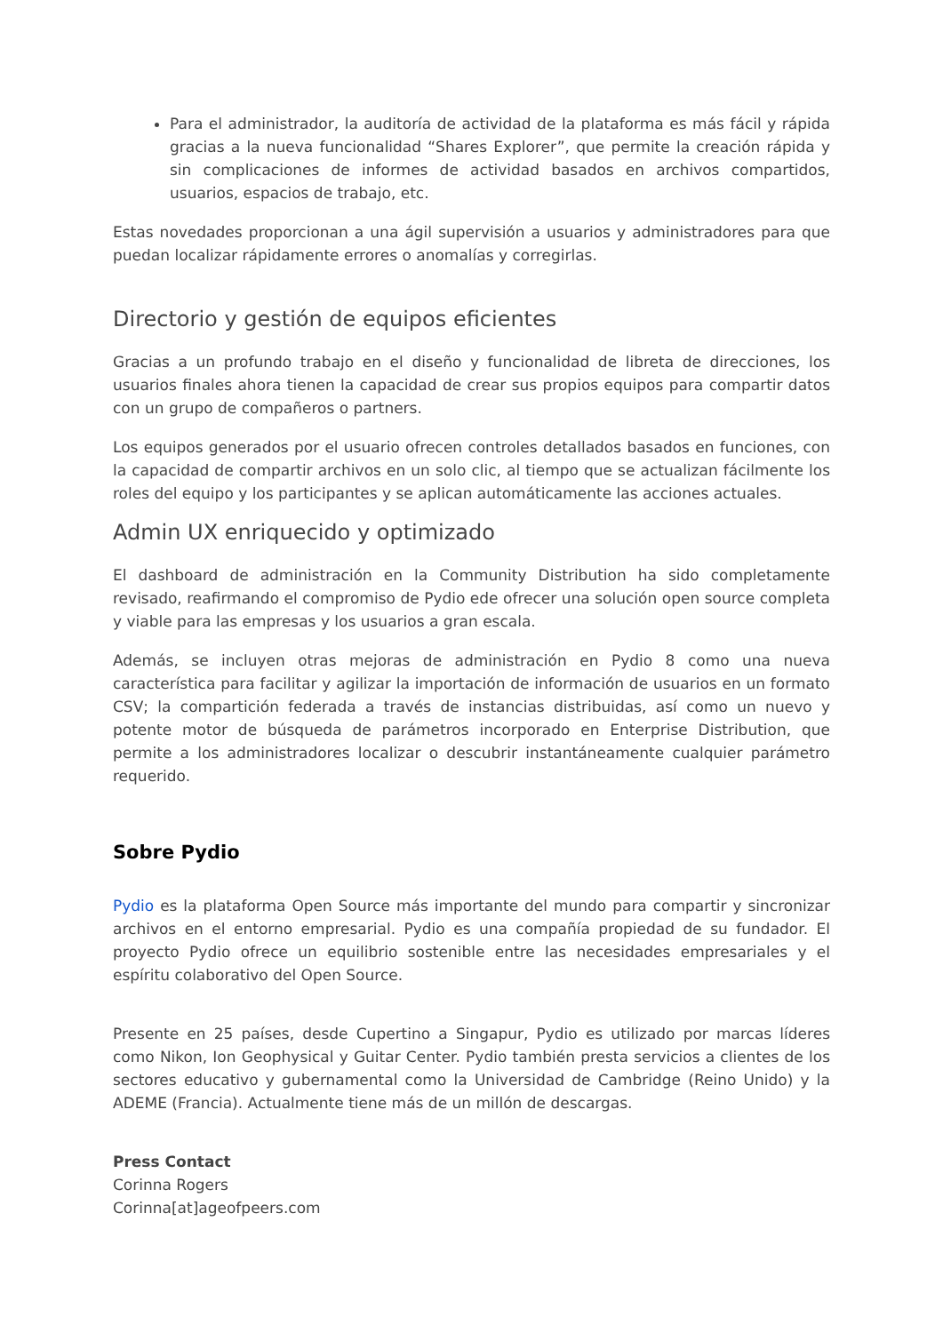Para el administrador, la auditoría de actividad de la plataforma es más fácil y rápida gracias a la nueva funcionalidad “Shares Explorer”, que permite la creación rápida y sin complicaciones de informes de actividad basados en archivos compartidos, usuarios, espacios de trabajo, etc.
Estas novedades proporcionan a una ágil supervisión a usuarios y administradores para que puedan localizar rápidamente errores o anomalías y corregirlas.
Directorio y gestión de equipos eficientes
Gracias a un profundo trabajo en el diseño y funcionalidad de libreta de direcciones, los usuarios finales ahora tienen la capacidad de crear sus propios equipos para compartir datos con un grupo de compañeros o partners.
Los equipos generados por el usuario ofrecen controles detallados basados en funciones, con la capacidad de compartir archivos en un solo clic, al tiempo que se actualizan fácilmente los roles del equipo y los participantes y se aplican automáticamente las acciones actuales.
Admin UX enriquecido y optimizado
El dashboard de administración en la Community Distribution ha sido completamente revisado, reafirmando el compromiso de Pydio ede ofrecer una solución open source completa y viable para las empresas y los usuarios a gran escala.
Además, se incluyen otras mejoras de administración en Pydio 8 como una nueva característica para facilitar y agilizar la importación de información de usuarios en un formato CSV; la compartición federada a través de instancias distribuidas, así como un nuevo y potente motor de búsqueda de parámetros incorporado en Enterprise Distribution, que permite a los administradores localizar o descubrir instantáneamente cualquier parámetro requerido.
Sobre Pydio
Pydio es la plataforma Open Source más importante del mundo para compartir y sincronizar archivos en el entorno empresarial. Pydio es una compañía propiedad de su fundador. El proyecto Pydio ofrece un equilibrio sostenible entre las necesidades empresariales y el espíritu colaborativo del Open Source.
Presente en 25 países, desde Cupertino a Singapur, Pydio es utilizado por marcas líderes como Nikon, Ion Geophysical y Guitar Center. Pydio también presta servicios a clientes de los sectores educativo y gubernamental como la Universidad de Cambridge (Reino Unido) y la ADEME (Francia). Actualmente tiene más de un millón de descargas.
Press Contact
Corinna Rogers
Corinna[at]ageofpeers.com